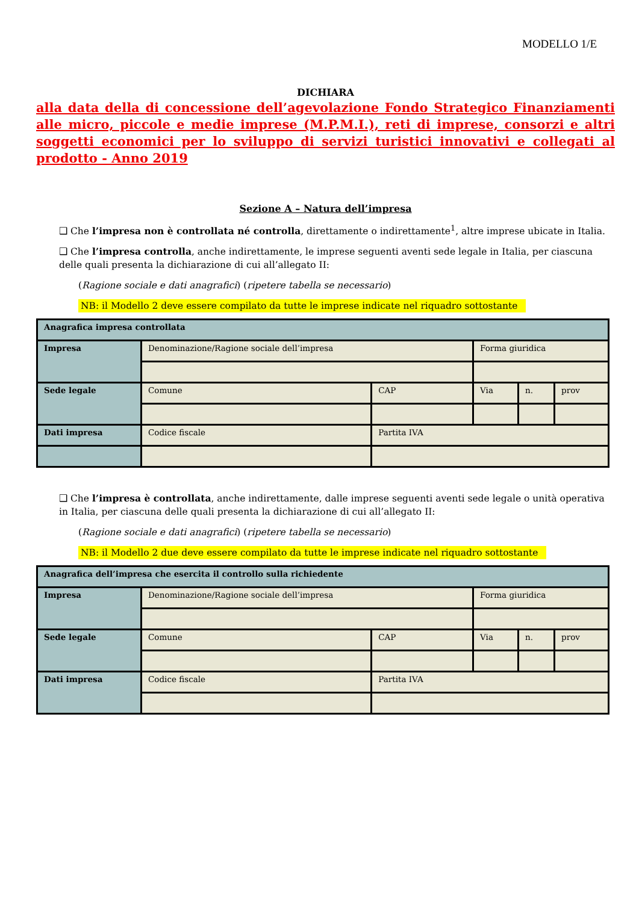MODELLO 1/E
DICHIARA
alla data della di concessione dell’agevolazione Fondo Strategico Finanziamenti alle micro, piccole e medie imprese (M.P.M.I.), reti di imprese, consorzi e altri soggetti economici per lo sviluppo di servizi turistici innovativi e collegati al prodotto - Anno 2019
Sezione A – Natura dell’impresa
❑ Che l’impresa non è controllata né controlla, direttamente o indirettamente<sup>1</sup>, altre imprese ubicate in Italia.
❑ Che l’impresa controlla, anche indirettamente, le imprese seguenti aventi sede legale in Italia, per ciascuna delle quali presenta la dichiarazione di cui all’allegato II:
(Ragione sociale e dati anagrafici) (ripetere tabella se necessario)
NB: il Modello 2 deve essere compilato da tutte le imprese indicate nel riquadro sottostante
| Anagrafica impresa controllata | | | | | |
| Impresa | Denominazione/Ragione sociale dell’impresa | | Forma giuridica | | |
| Sede legale | Comune | CAP | Via | n. | prov |
| Dati impresa | Codice fiscale | Partita IVA | | | |
❑ Che l’impresa è controllata, anche indirettamente, dalle imprese seguenti aventi sede legale o unità operativa in Italia, per ciascuna delle quali presenta la dichiarazione di cui all’allegato II:
(Ragione sociale e dati anagrafici) (ripetere tabella se necessario)
NB: il Modello 2 due deve essere compilato da tutte le imprese indicate nel riquadro sottostante
| Anagrafica dell’impresa che esercita il controllo sulla richiedente | | | | | |
| Impresa | Denominazione/Ragione sociale dell’impresa | | Forma giuridica | | |
| Sede legale | Comune | CAP | Via | n. | prov |
| Dati impresa | Codice fiscale | Partita IVA | | | |